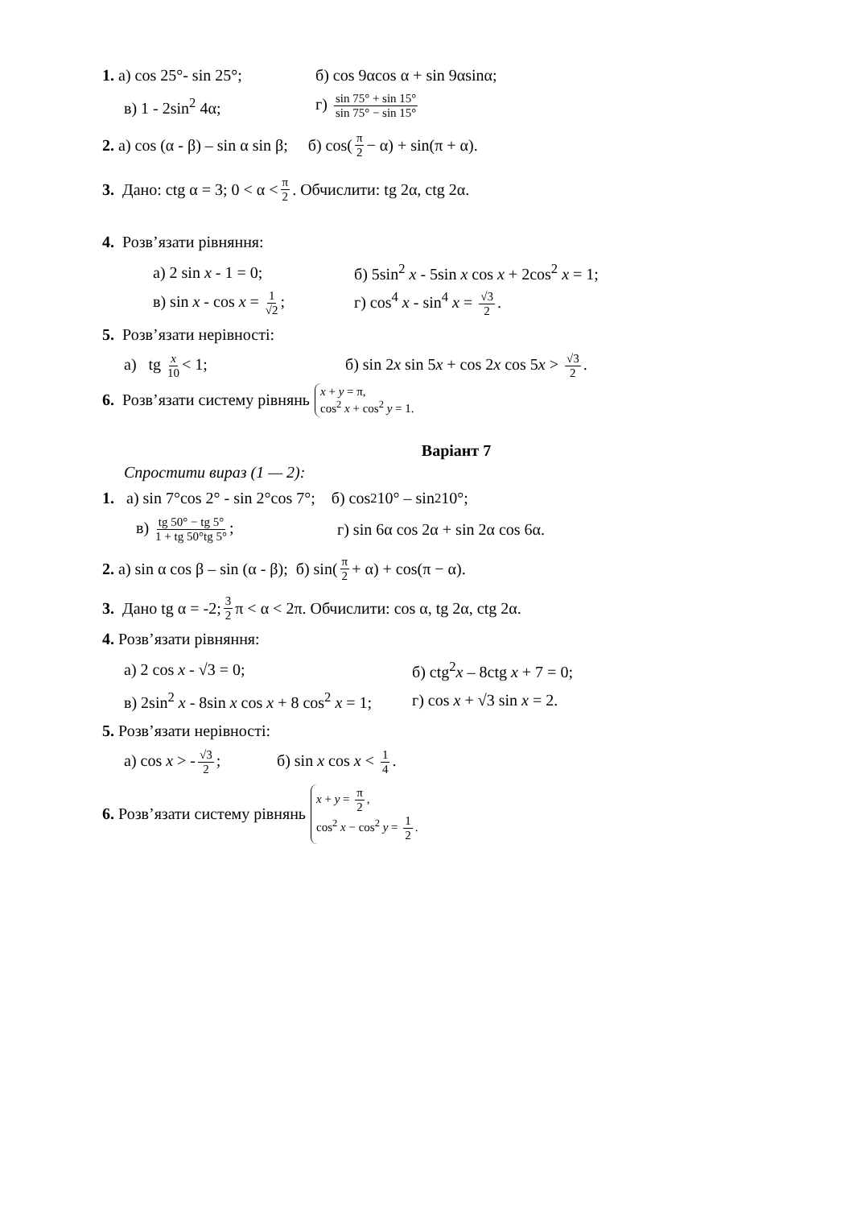1. а) cos 25°- sin 25°;
б) cos 9αcos α + sin 9αsinα;
в) 1 - 2sin<sup>2</sup> 4α;
г) sin 75° + sin 15° sin 75° − sin 15°
2. а) cos (α - β) – sin α sin β; б) cos(π 2 − α) + sin(π + α).
3. Дано: ctg α = 3; 0 < α < π 2. Обчислити: tg 2α, ctg 2α.
4. Розв’язати рівняння:
а) 2 sin x - 1 = 0;
б) 5sin<sup>2</sup> x - 5sin x cos x + 2cos<sup>2</sup> x = 1;
в) sin x - cos x = 1 √2;
г) cos<sup>4</sup> x - sin<sup>4</sup> x = √3 2.
5. Розв’язати нерівності:
а) tg x 10 < 1;
б) sin 2x sin 5x + cos 2x cos 5x > √3 2.
6. Розв’язати систему рівнянь x + y = π,
cos<sup>2</sup> x + cos<sup>2</sup> y = 1.
Варіант 7
Спростити вираз (1 — 2):
1. а) sin 7°cos 2° - sin 2°cos 7°; б) cos<sup>2</sup>10° – sin<sup>2</sup> 10°;
в) tg 50° − tg 5° 1 + tg 50°tg 5°;
г) sin 6α cos 2α + sin 2α cos 6α.
2. а) sin α cos β – sin (α - β); б) sin(π 2 + α) + cos(π − α).
3. Дано tg α = -2; 3 2 π < α < 2π. Обчислити: cos α, tg 2α, ctg 2α.
4. Розв’язати рівняння:
а) 2 cos x - √3 = 0; б) ctg<sup>2</sup>x – 8ctg x + 7 = 0;
в) 2sin<sup>2</sup> x - 8sin x cos x + 8 cos<sup>2</sup> x = 1;
г) cos x + √3 sin x = 2.
5. Розв’язати нерівності:
а) cos x > - √3 2;
б) sin x cos x < 1 4.
6. Розв’язати систему рівнянь x + y = π 2,
cos<sup>2</sup> x − cos<sup>2</sup> y = 1 2.